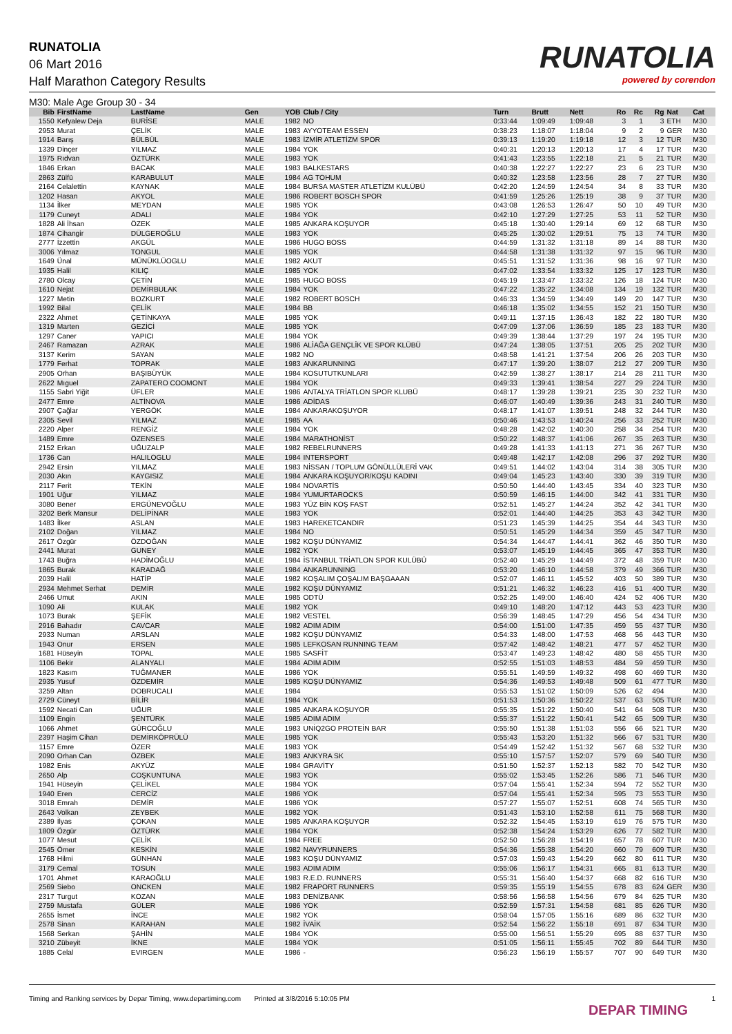RUNATOLIA
06 Mart 2016
Half Marathon Category Results
RUNATOLIA
powered by corendon
M30: Male Age Group 30 - 34
| Bib | FirstName | LastName | Gen | YOB | Club / City | Turn | Brutt | Nett | Ro | Rc | Rg | Nat | Cat |
| --- | --- | --- | --- | --- | --- | --- | --- | --- | --- | --- | --- | --- | --- |
| 1550 | Kefyalew Deja | BURİSE | MALE | 1982 | NO | 0:33:44 | 1:09:49 | 1:09:48 | 3 | 1 | 3 | ETH | M30 |
| 2953 | Murat | ÇELİK | MALE | 1983 | AYYOTEAM ESSEN | 0:38:23 | 1:18:07 | 1:18:04 | 9 | 2 | 9 | GER | M30 |
| 1914 | Barış | BÜLBÜL | MALE | 1983 | İZMİR ATLETİZM SPOR | 0:39:13 | 1:19:20 | 1:19:18 | 12 | 3 | 12 | TUR | M30 |
| 1339 | Dinçer | YILMAZ | MALE | 1984 | YOK | 0:40:31 | 1:20:13 | 1:20:13 | 17 | 4 | 17 | TUR | M30 |
| 1975 | Rıdvan | ÖZTÜRK | MALE | 1983 | YOK | 0:41:43 | 1:23:55 | 1:22:18 | 21 | 5 | 21 | TUR | M30 |
| 1846 | Erkan | BACAK | MALE | 1983 | BALKESTARS | 0:40:38 | 1:22:27 | 1:22:27 | 23 | 6 | 23 | TUR | M30 |
| 2863 | Zülfü | KARABULUT | MALE | 1984 | AG TOHUM | 0:40:32 | 1:23:58 | 1:23:56 | 28 | 7 | 27 | TUR | M30 |
| 2164 | Celalettin | KAYNAK | MALE | 1984 | BURSA MASTER ATLETİZM KULÜBÜ | 0:42:20 | 1:24:59 | 1:24:54 | 34 | 8 | 33 | TUR | M30 |
| 1202 | Hasan | AKYOL | MALE | 1986 | ROBERT BOSCH SPOR | 0:41:59 | 1:25:26 | 1:25:19 | 38 | 9 | 37 | TUR | M30 |
| 1134 | İlker | MEYDAN | MALE | 1985 | YOK | 0:43:08 | 1:26:53 | 1:26:47 | 50 | 10 | 49 | TUR | M30 |
| 1179 | Cuneyt | ADALI | MALE | 1984 | YOK | 0:42:10 | 1:27:29 | 1:27:25 | 53 | 11 | 52 | TUR | M30 |
| 1828 | Ali İhsan | ÖZEK | MALE | 1985 | ANKARA KOŞUYOR | 0:45:18 | 1:30:40 | 1:29:14 | 69 | 12 | 68 | TUR | M30 |
| 1874 | Cihangir | DÜLGEROĞLU | MALE | 1983 | YOK | 0:45:25 | 1:30:02 | 1:29:51 | 75 | 13 | 74 | TUR | M30 |
| 2777 | İzzettin | AKGÜL | MALE | 1986 | HUGO BOSS | 0:44:59 | 1:31:32 | 1:31:18 | 89 | 14 | 88 | TUR | M30 |
| 3006 | Yılmaz | TONGUL | MALE | 1985 | YOK | 0:44:58 | 1:31:38 | 1:31:32 | 97 | 15 | 96 | TUR | M30 |
| 1649 | Ünal | MÜNÜKLÜOGLU | MALE | 1982 | AKUT | 0:45:51 | 1:31:52 | 1:31:36 | 98 | 16 | 97 | TUR | M30 |
| 1935 | Halil | KILIÇ | MALE | 1985 | YOK | 0:47:02 | 1:33:54 | 1:33:32 | 125 | 17 | 123 | TUR | M30 |
| 2780 | Olcay | ÇETİN | MALE | 1985 | HUGO BOSS | 0:45:19 | 1:33:47 | 1:33:32 | 126 | 18 | 124 | TUR | M30 |
| 1610 | Nejat | DEMİRBULAK | MALE | 1984 | YOK | 0:47:22 | 1:35:22 | 1:34:08 | 134 | 19 | 132 | TUR | M30 |
| 1227 | Metin | BOZKURT | MALE | 1982 | ROBERT BOSCH | 0:46:33 | 1:34:59 | 1:34:49 | 149 | 20 | 147 | TUR | M30 |
| 1992 | Bilal | ÇELİK | MALE | 1984 | BB | 0:46:18 | 1:35:02 | 1:34:55 | 152 | 21 | 150 | TUR | M30 |
| 2322 | Ahmet | ÇETİNKAYA | MALE | 1985 | YOK | 0:49:11 | 1:37:15 | 1:36:43 | 182 | 22 | 180 | TUR | M30 |
| 1319 | Marten | GEZİCİ | MALE | 1985 | YOK | 0:47:09 | 1:37:06 | 1:36:59 | 185 | 23 | 183 | TUR | M30 |
| 1297 | Caner | YAPICI | MALE | 1984 | YOK | 0:49:39 | 1:38:44 | 1:37:29 | 197 | 24 | 195 | TUR | M30 |
| 2467 | Ramazan | AZRAK | MALE | 1986 | ALİAĞA GENÇLİK VE SPOR KLÜBÜ | 0:47:24 | 1:38:05 | 1:37:51 | 205 | 25 | 202 | TUR | M30 |
| 3137 | Kerim | SAYAN | MALE | 1982 | NO | 0:48:58 | 1:41:21 | 1:37:54 | 206 | 26 | 203 | TUR | M30 |
| 1779 | Ferhat | TOPRAK | MALE | 1983 | ANKARUNNING | 0:47:17 | 1:39:20 | 1:38:07 | 212 | 27 | 209 | TUR | M30 |
| 2905 | Orhan | BAŞIBÜYÜK | MALE | 1984 | KOSUTUTKUNLARI | 0:42:59 | 1:38:27 | 1:38:17 | 214 | 28 | 211 | TUR | M30 |
| 2622 | Mıguel | ZAPATERO COOMONT | MALE | 1984 | YOK | 0:49:33 | 1:39:41 | 1:38:54 | 227 | 29 | 224 | TUR | M30 |
| 1155 | Sabri Yiğit | ÜFLER | MALE | 1986 | ANTALYA TRİATLON SPOR KLUBÜ | 0:48:17 | 1:39:28 | 1:39:21 | 235 | 30 | 232 | TUR | M30 |
| 2477 | Emre | ALTİNOVA | MALE | 1986 | ADİDAS | 0:46:07 | 1:40:49 | 1:39:36 | 243 | 31 | 240 | TUR | M30 |
| 2907 | Çağlar | YERGÖK | MALE | 1984 | ANKARAKOŞUYOR | 0:48:17 | 1:41:07 | 1:39:51 | 248 | 32 | 244 | TUR | M30 |
| 2305 | Sevil | YILMAZ | MALE | 1985 | AA | 0:50:46 | 1:43:53 | 1:40:24 | 256 | 33 | 252 | TUR | M30 |
| 2220 | Alper | RENGİZ | MALE | 1984 | YOK | 0:48:28 | 1:42:02 | 1:40:30 | 258 | 34 | 254 | TUR | M30 |
| 1489 | Emre | ÖZENSES | MALE | 1984 | MARATHONİST | 0:50:22 | 1:48:37 | 1:41:06 | 267 | 35 | 263 | TUR | M30 |
| 2152 | Erkan | UĞUZALP | MALE | 1982 | REBELRUNNERS | 0:49:28 | 1:41:33 | 1:41:13 | 271 | 36 | 267 | TUR | M30 |
| 1736 | Can | HALILOGLU | MALE | 1984 | INTERSPORT | 0:49:48 | 1:42:17 | 1:42:08 | 296 | 37 | 292 | TUR | M30 |
| 2942 | Ersin | YILMAZ | MALE | 1983 | NİSSAN / TOPLUM GÖNÜLLÜLERİ VAK | 0:49:51 | 1:44:02 | 1:43:04 | 314 | 38 | 305 | TUR | M30 |
| 2030 | Akın | KAYGISIZ | MALE | 1984 | ANKARA KOŞUYOR/KOŞU KADINI | 0:49:04 | 1:45:23 | 1:43:40 | 330 | 39 | 319 | TUR | M30 |
| 2117 | Ferit | TEKİN | MALE | 1984 | NOVARTİS | 0:50:50 | 1:44:40 | 1:43:45 | 334 | 40 | 323 | TUR | M30 |
| 1901 | Uğur | YILMAZ | MALE | 1984 | YUMURTAROCKS | 0:50:59 | 1:46:15 | 1:44:00 | 342 | 41 | 331 | TUR | M30 |
| 3080 | Bener | ERGÜNEVOĞLU | MALE | 1983 | YÜZ BİN KOŞ FAST | 0:52:51 | 1:45:27 | 1:44:24 | 352 | 42 | 341 | TUR | M30 |
| 3202 | Berk Mansur | DELİPİNAR | MALE | 1983 | YOK | 0:52:01 | 1:44:40 | 1:44:25 | 353 | 43 | 342 | TUR | M30 |
| 1483 | İlker | ASLAN | MALE | 1983 | HAREKETCANDIR | 0:51:23 | 1:45:39 | 1:44:25 | 354 | 44 | 343 | TUR | M30 |
| 2102 | Doğan | YILMAZ | MALE | 1984 | NO | 0:50:51 | 1:45:29 | 1:44:34 | 359 | 45 | 347 | TUR | M30 |
| 2617 | Özgür | ÖZDOĞAN | MALE | 1982 | KOŞU DÜNYAMIZ | 0:54:34 | 1:44:47 | 1:44:41 | 362 | 46 | 350 | TUR | M30 |
| 2441 | Murat | GUNEY | MALE | 1982 | YOK | 0:53:07 | 1:45:19 | 1:44:45 | 365 | 47 | 353 | TUR | M30 |
| 1743 | Buğra | HADİMOĞLU | MALE | 1984 | İSTANBUL TRİATLON SPOR KULÜBÜ | 0:52:40 | 1:45:29 | 1:44:49 | 372 | 48 | 359 | TUR | M30 |
| 1865 | Burak | KARADAĞ | MALE | 1984 | ANKARUNNING | 0:53:20 | 1:46:10 | 1:44:58 | 379 | 49 | 366 | TUR | M30 |
| 2039 | Halil | HATİP | MALE | 1982 | KOŞALIM ÇOŞALIM BAŞGAAAN | 0:52:07 | 1:46:11 | 1:45:52 | 403 | 50 | 389 | TUR | M30 |
| 2934 | Mehmet Serhat | DEMİR | MALE | 1982 | KOŞU DÜNYAMIZ | 0:51:21 | 1:46:32 | 1:46:23 | 416 | 51 | 400 | TUR | M30 |
| 2466 | Umut | AKIN | MALE | 1985 | ODTÜ | 0:52:25 | 1:49:00 | 1:46:40 | 424 | 52 | 406 | TUR | M30 |
| 1090 | Ali | KULAK | MALE | 1982 | YOK | 0:49:10 | 1:48:20 | 1:47:12 | 443 | 53 | 423 | TUR | M30 |
| 1073 | Burak | ŞEFİK | MALE | 1982 | VESTEL | 0:56:39 | 1:48:45 | 1:47:29 | 456 | 54 | 434 | TUR | M30 |
| 2916 | Bahadır | CAVCAR | MALE | 1982 | ADIM ADIM | 0:54:00 | 1:51:00 | 1:47:35 | 459 | 55 | 437 | TUR | M30 |
| 2933 | Numan | ARSLAN | MALE | 1982 | KOŞU DÜNYAMIZ | 0:54:33 | 1:48:00 | 1:47:53 | 468 | 56 | 443 | TUR | M30 |
| 1943 | Onur | ERSEN | MALE | 1985 | LEFKOSAN RUNNING TEAM | 0:57:42 | 1:48:42 | 1:48:21 | 477 | 57 | 452 | TUR | M30 |
| 1681 | Hüseyin | TOPAL | MALE | 1985 | SASFİT | 0:53:47 | 1:49:23 | 1:48:42 | 480 | 58 | 455 | TUR | M30 |
| 1106 | Bekir | ALANYALI | MALE | 1984 | ADIM ADIM | 0:52:55 | 1:51:03 | 1:48:53 | 484 | 59 | 459 | TUR | M30 |
| 1823 | Kasım | TUĞMANER | MALE | 1986 | YOK | 0:55:51 | 1:49:59 | 1:49:32 | 498 | 60 | 469 | TUR | M30 |
| 2935 | Yusuf | ÖZDEMİR | MALE | 1985 | KOŞU DÜNYAMIZ | 0:54:36 | 1:49:53 | 1:49:48 | 509 | 61 | 477 | TUR | M30 |
| 3259 | Altan | DOBRUCALI | MALE | 1984 | | 0:55:53 | 1:51:02 | 1:50:09 | 526 | 62 | 494 | | M30 |
| 2729 | Cüneyt | BİLİR | MALE | 1984 | YOK | 0:51:53 | 1:50:36 | 1:50:22 | 537 | 63 | 505 | TUR | M30 |
| 1592 | Necati Can | UĞUR | MALE | 1985 | ANKARA KOŞUYOR | 0:55:35 | 1:51:22 | 1:50:40 | 541 | 64 | 508 | TUR | M30 |
| 1109 | Engin | ŞENTÜRK | MALE | 1985 | ADIM ADIM | 0:55:37 | 1:51:22 | 1:50:41 | 542 | 65 | 509 | TUR | M30 |
| 1066 | Ahmet | GÜRCOĞLU | MALE | 1983 | UNİQ2GO PROTEİN BAR | 0:55:50 | 1:51:38 | 1:51:03 | 556 | 66 | 521 | TUR | M30 |
| 2397 | Haşim Cihan | DEMİRKÖPRÜLÜ | MALE | 1985 | YOK | 0:55:43 | 1:53:20 | 1:51:32 | 566 | 67 | 531 | TUR | M30 |
| 1157 | Emre | ÖZER | MALE | 1983 | YOK | 0:54:49 | 1:52:42 | 1:51:32 | 567 | 68 | 532 | TUR | M30 |
| 2090 | Orhan Can | ÖZBEK | MALE | 1983 | ANKYRA SK | 0:55:10 | 1:57:57 | 1:52:07 | 579 | 69 | 540 | TUR | M30 |
| 1982 | Enis | AKYÜZ | MALE | 1984 | GRAVİTY | 0:51:50 | 1:52:37 | 1:52:13 | 582 | 70 | 542 | TUR | M30 |
| 2650 | Alp | COŞKUNTUNA | MALE | 1983 | YOK | 0:55:02 | 1:53:45 | 1:52:26 | 586 | 71 | 546 | TUR | M30 |
| 1941 | Hüseyin | ÇELİKEL | MALE | 1984 | YOK | 0:57:04 | 1:55:41 | 1:52:34 | 594 | 72 | 552 | TUR | M30 |
| 1940 | Eren | CERCİZ | MALE | 1986 | YOK | 0:57:04 | 1:55:41 | 1:52:34 | 595 | 73 | 553 | TUR | M30 |
| 3018 | Emrah | DEMİR | MALE | 1986 | YOK | 0:57:27 | 1:55:07 | 1:52:51 | 608 | 74 | 565 | TUR | M30 |
| 2643 | Volkan | ZEYBEK | MALE | 1982 | YOK | 0:51:43 | 1:53:10 | 1:52:58 | 611 | 75 | 568 | TUR | M30 |
| 2389 | İlyas | ÇOKAN | MALE | 1985 | ANKARA KOŞUYOR | 0:52:32 | 1:54:45 | 1:53:19 | 619 | 76 | 575 | TUR | M30 |
| 1809 | Özgür | ÖZTÜRK | MALE | 1984 | YOK | 0:52:38 | 1:54:24 | 1:53:29 | 626 | 77 | 582 | TUR | M30 |
| 1077 | Mesut | ÇELİK | MALE | 1984 | FREE | 0:52:50 | 1:56:28 | 1:54:19 | 657 | 78 | 607 | TUR | M30 |
| 2545 | Ömer | KESKİN | MALE | 1982 | NAVYRUNNERS | 0:54:36 | 1:55:38 | 1:54:20 | 660 | 79 | 609 | TUR | M30 |
| 1768 | Hilmi | GÜNHAN | MALE | 1983 | KOŞU DÜNYAMIZ | 0:57:03 | 1:59:43 | 1:54:29 | 662 | 80 | 611 | TUR | M30 |
| 3179 | Cemal | TOSUN | MALE | 1983 | ADIM ADIM | 0:55:06 | 1:56:17 | 1:54:31 | 665 | 81 | 613 | TUR | M30 |
| 1701 | Ahmet | KARAOĞLU | MALE | 1983 | R.E.D. RUNNERS | 0:55:31 | 1:56:40 | 1:54:37 | 668 | 82 | 616 | TUR | M30 |
| 2569 | Siebo | ONCKEN | MALE | 1982 | FRAPORT RUNNERS | 0:59:35 | 1:55:19 | 1:54:55 | 678 | 83 | 624 | GER | M30 |
| 2317 | Turgut | KOZAN | MALE | 1983 | DENİZBANK | 0:58:56 | 1:56:58 | 1:54:56 | 679 | 84 | 625 | TUR | M30 |
| 2759 | Mustafa | GÜLER | MALE | 1986 | YOK | 0:52:59 | 1:57:31 | 1:54:58 | 681 | 85 | 626 | TUR | M30 |
| 2655 | İsmet | İNCE | MALE | 1982 | YOK | 0:58:04 | 1:57:05 | 1:55:16 | 689 | 86 | 632 | TUR | M30 |
| 2578 | Sinan | KARAHAN | MALE | 1982 | İVAİK | 0:52:54 | 1:56:22 | 1:55:18 | 691 | 87 | 634 | TUR | M30 |
| 1568 | Serkan | ŞAHİN | MALE | 1984 | YOK | 0:55:00 | 1:56:51 | 1:55:29 | 695 | 88 | 637 | TUR | M30 |
| 3210 | Zübeyit | İKNE | MALE | 1984 | YOK | 0:51:05 | 1:56:11 | 1:55:45 | 702 | 89 | 644 | TUR | M30 |
| 1885 | Celal | EVIRGEN | MALE | 1986 | - | 0:56:23 | 1:56:19 | 1:55:57 | 707 | 90 | 649 | TUR | M30 |
Timing and Ranking services by Depar Timing, www.departiming.com Printed at 3/8/2016 5:10:05 PM 1
DEPAR TIMING